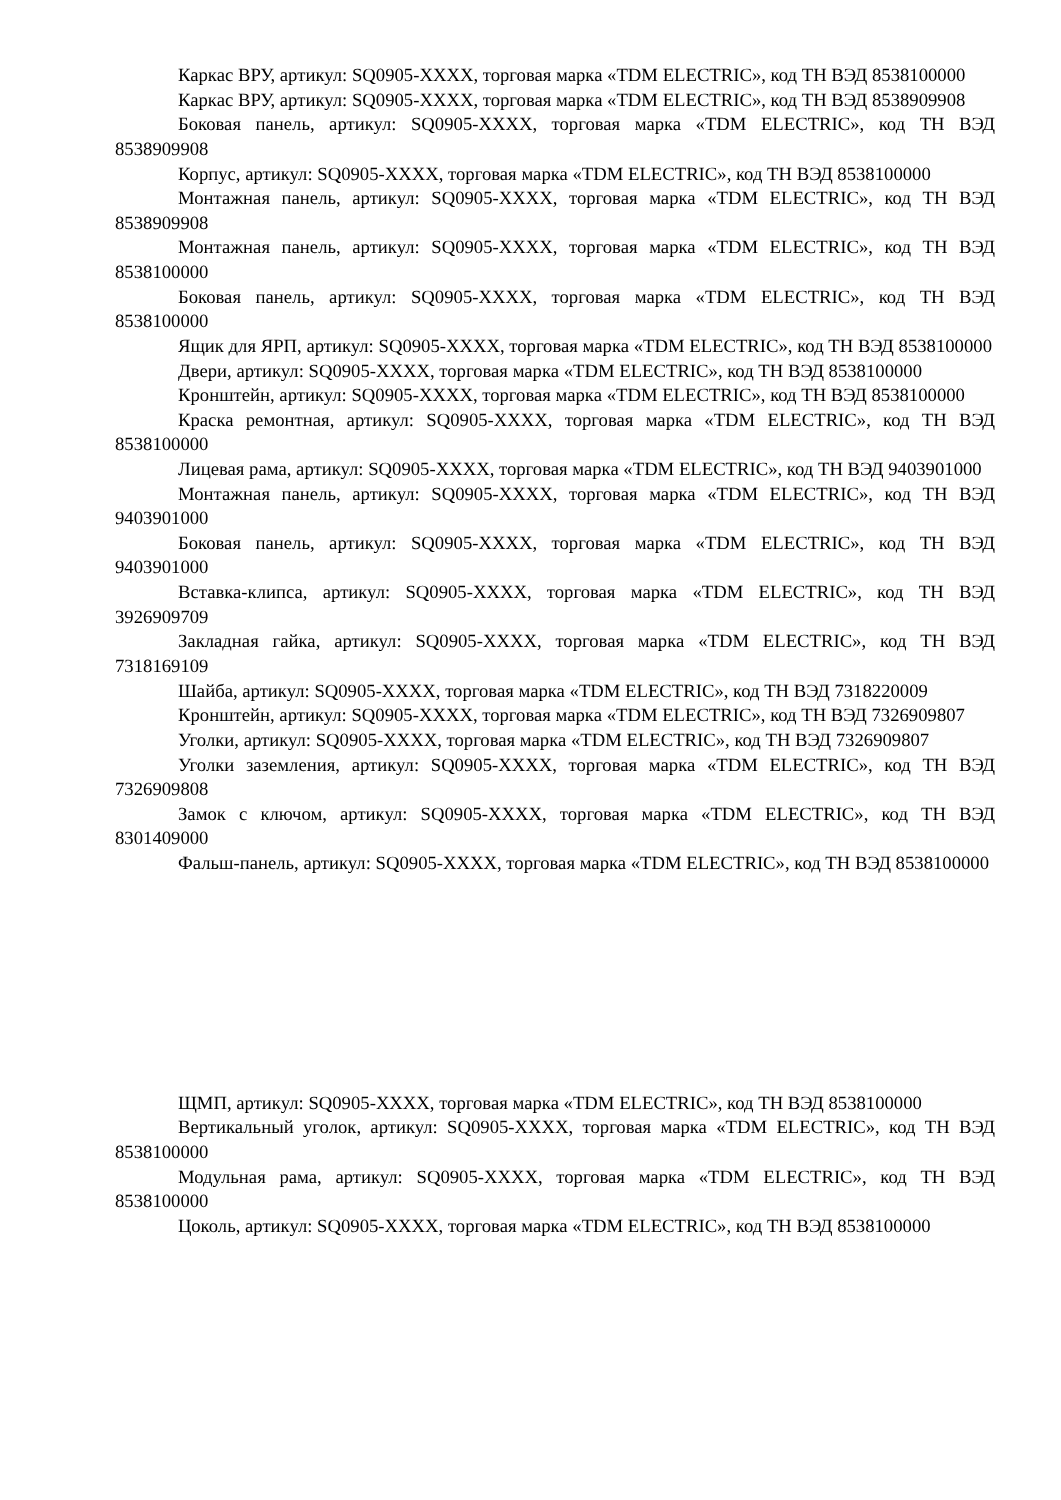Каркас ВРУ, артикул: SQ0905-XXXX, торговая марка «TDM ELECTRIC», код ТН ВЭД 8538100000
Каркас ВРУ, артикул: SQ0905-XXXX, торговая марка «TDM ELECTRIC», код ТН ВЭД 8538909908
Боковая панель, артикул: SQ0905-XXXX, торговая марка «TDM ELECTRIC», код ТН ВЭД 8538909908
Корпус, артикул: SQ0905-XXXX, торговая марка «TDM ELECTRIC», код ТН ВЭД 8538100000
Монтажная панель, артикул: SQ0905-XXXX, торговая марка «TDM ELECTRIC», код ТН ВЭД 8538909908
Монтажная панель, артикул: SQ0905-XXXX, торговая марка «TDM ELECTRIC», код ТН ВЭД 8538100000
Боковая панель, артикул: SQ0905-XXXX, торговая марка «TDM ELECTRIC», код ТН ВЭД 8538100000
Ящик для ЯРП, артикул: SQ0905-XXXX, торговая марка «TDM ELECTRIC», код ТН ВЭД 8538100000
Двери, артикул: SQ0905-XXXX, торговая марка «TDM ELECTRIC», код ТН ВЭД 8538100000
Кронштейн, артикул: SQ0905-XXXX, торговая марка «TDM ELECTRIC», код ТН ВЭД 8538100000
Краска ремонтная, артикул: SQ0905-XXXX, торговая марка «TDM ELECTRIC», код ТН ВЭД 8538100000
Лицевая рама, артикул: SQ0905-XXXX, торговая марка «TDM ELECTRIC», код ТН ВЭД 9403901000
Монтажная панель, артикул: SQ0905-XXXX, торговая марка «TDM ELECTRIC», код ТН ВЭД 9403901000
Боковая панель, артикул: SQ0905-XXXX, торговая марка «TDM ELECTRIC», код ТН ВЭД 9403901000
Вставка-клипса, артикул: SQ0905-XXXX, торговая марка «TDM ELECTRIC», код ТН ВЭД 3926909709
Закладная гайка, артикул: SQ0905-XXXX, торговая марка «TDM ELECTRIC», код ТН ВЭД 7318169109
Шайба, артикул: SQ0905-XXXX, торговая марка «TDM ELECTRIC», код ТН ВЭД 7318220009
Кронштейн, артикул: SQ0905-XXXX, торговая марка «TDM ELECTRIC», код ТН ВЭД 7326909807
Уголки, артикул: SQ0905-XXXX, торговая марка «TDM ELECTRIC», код ТН ВЭД 7326909807
Уголки заземления, артикул: SQ0905-XXXX, торговая марка «TDM ELECTRIC», код ТН ВЭД 7326909808
Замок с ключом, артикул: SQ0905-XXXX, торговая марка «TDM ELECTRIC», код ТН ВЭД 8301409000
Фальш-панель, артикул: SQ0905-XXXX, торговая марка «TDM ELECTRIC», код ТН ВЭД 8538100000
ЩМП, артикул: SQ0905-XXXX, торговая марка «TDM ELECTRIC», код ТН ВЭД 8538100000
Вертикальный уголок, артикул: SQ0905-XXXX, торговая марка «TDM ELECTRIC», код ТН ВЭД 8538100000
Модульная рама, артикул: SQ0905-XXXX, торговая марка «TDM ELECTRIC», код ТН ВЭД 8538100000
Цоколь, артикул: SQ0905-XXXX, торговая марка «TDM ELECTRIC», код ТН ВЭД 8538100000